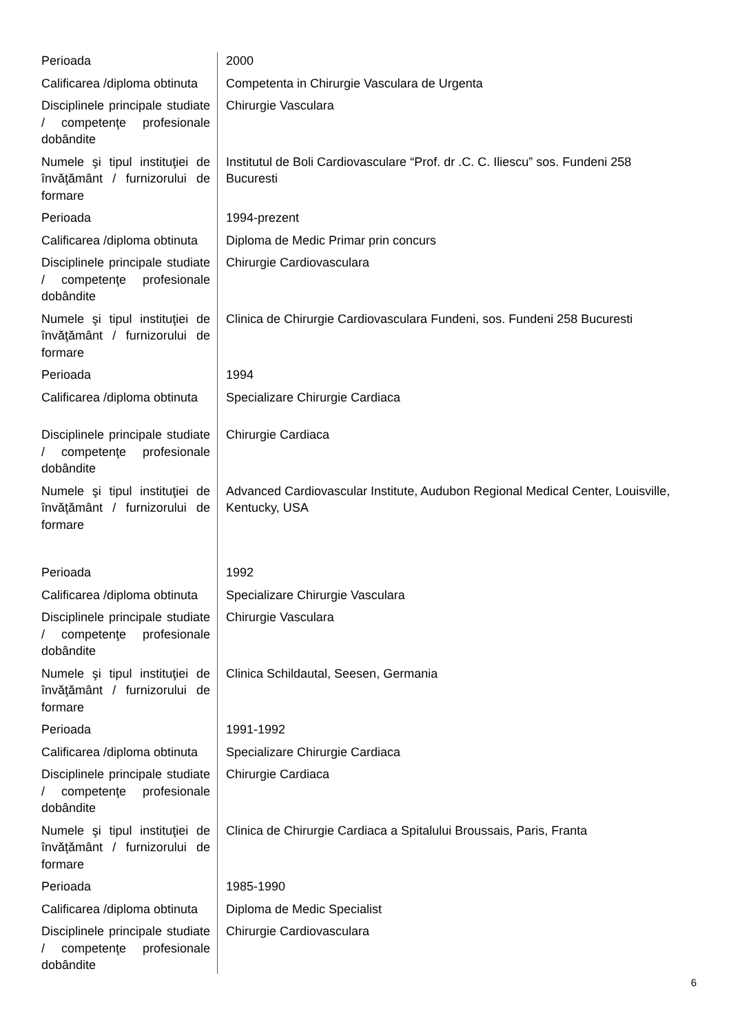| Perioada | 2000 |
| Calificarea /diploma obtinuta | Competenta in Chirurgie Vasculara de Urgenta |
| Disciplinele principale studiate / competenţe profesionale dobândite | Chirurgie Vasculara |
| Numele şi tipul instituţiei de învăţământ / furnizorului de formare | Institutul de Boli Cardiovasculare “Prof. dr .C. C. Iliescu” sos. Fundeni 258 Bucuresti |
| Perioada | 1994-prezent |
| Calificarea /diploma obtinuta | Diploma de Medic Primar prin concurs |
| Disciplinele principale studiate / competenţe profesionale dobândite | Chirurgie Cardiovasculara |
| Numele şi tipul instituţiei de învăţământ / furnizorului de formare | Clinica de Chirurgie Cardiovasculara Fundeni, sos. Fundeni 258 Bucuresti |
| Perioada | 1994 |
| Calificarea /diploma obtinuta | Specializare Chirurgie Cardiaca |
| Disciplinele principale studiate / competenţe profesionale dobândite | Chirurgie Cardiaca |
| Numele şi tipul instituţiei de învăţământ / furnizorului de formare | Advanced Cardiovascular Institute, Audubon Regional Medical Center, Louisville, Kentucky, USA |
| Perioada | 1992 |
| Calificarea /diploma obtinuta | Specializare Chirurgie Vasculara |
| Disciplinele principale studiate / competenţe profesionale dobândite | Chirurgie Vasculara |
| Numele şi tipul instituţiei de învăţământ / furnizorului de formare | Clinica Schildautal, Seesen, Germania |
| Perioada | 1991-1992 |
| Calificarea /diploma obtinuta | Specializare Chirurgie Cardiaca |
| Disciplinele principale studiate / competenţe profesionale dobândite | Chirurgie Cardiaca |
| Numele şi tipul instituţiei de învăţământ / furnizorului de formare | Clinica de Chirurgie Cardiaca a Spitalului Broussais, Paris, Franta |
| Perioada | 1985-1990 |
| Calificarea /diploma obtinuta | Diploma de Medic Specialist |
| Disciplinele principale studiate / competenţe profesionale dobândite | Chirurgie Cardiovasculara |
6